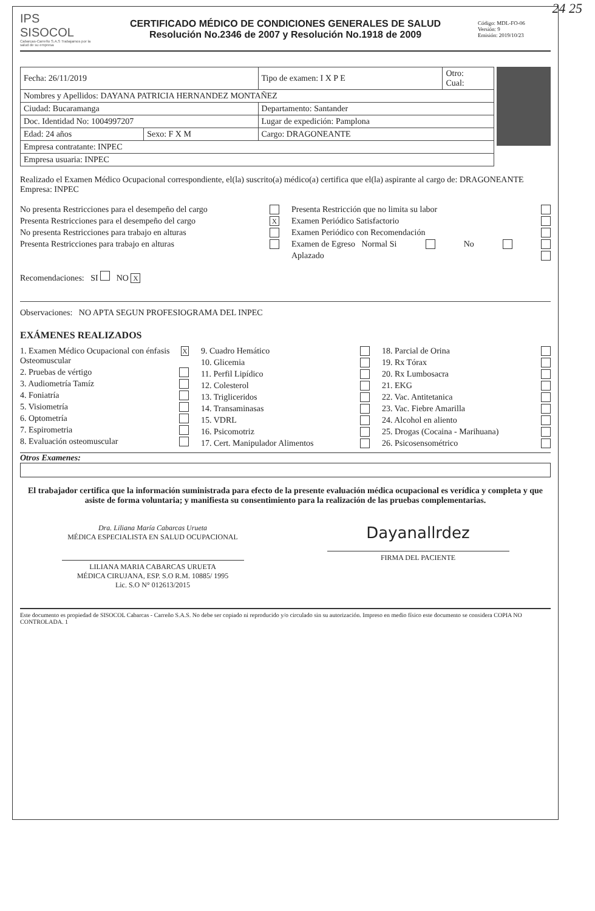24 25
IPS SISOCOL
Cabarcas-Carreño S.A.S Trabajamos por la salud de su empresa
CERTIFICADO MÉDICO DE CONDICIONES GENERALES DE SALUD
Resolución No.2346 de 2007 y Resolución No.1918 de 2009
Código: MDL-FO-06
Versión: 9
Emisión: 2019/10/23
| Fecha: 26/11/2019 | | Tipo de examen: I X P E | Otro: Cual: |
| Nombres y Apellidos: DAYANA PATRICIA HERNANDEZ MONTAÑEZ | | | |
| Ciudad: Bucaramanga | | Departamento: Santander | |
| Doc. Identidad No: 1004997207 | | Lugar de expedición: Pamplona | |
| Edad: 24 años | Sexo: F X M | Cargo: DRAGONEANTE | |
| Empresa contratante: INPEC | | | |
| Empresa usuaria: INPEC | | | |
Realizado el Examen Médico Ocupacional correspondiente, el(la) suscrito(a) médico(a) certifica que el(la) aspirante al cargo de: DRAGONEANTE Empresa: INPEC
No presenta Restricciones para el desempeño del cargo
Presenta Restricciones para el desempeño del cargo X
No presenta Restricciones para trabajo en alturas
Presenta Restricciones para trabajo en alturas
Presenta Restricción que no limita su labor
Examen Periódico Satisfactorio
Examen Periódico con Recomendación
Examen de Egreso Normal Si No
Aplazado
Recomendaciones: SI NO X
Observaciones: NO APTA SEGUN PROFESIOGRAMA DEL INPEC
EXÁMENES REALIZADOS
1. Examen Médico Ocupacional con énfasis Osteomuscular X
2. Pruebas de vértigo
3. Audiometría Tamíz
4. Foniatría
5. Visiometría
6. Optometría
7. Espirometria
8. Evaluación osteomuscular
9. Cuadro Hemático
10. Glicemia
11. Perfil Lipídico
12. Colesterol
13. Trigliceridos
14. Transaminasas
15. VDRL
16. Psicomotriz
17. Cert. Manipulador Alimentos
18. Parcial de Orina
19. Rx Tórax
20. Rx Lumbosacra
21. EKG
22. Vac. Antitetanica
23. Vac. Fiebre Amarilla
24. Alcohol en aliento
25. Drogas (Cocaina - Marihuana)
26. Psicosensométrico
Otros Examenes:
El trabajador certifica que la información suministrada para efecto de la presente evaluación médica ocupacional es verídica y completa y que asiste de forma voluntaria; y manifiesta su consentimiento para la realización de las pruebas complementarias.
Dra. Liliana María Cabarcas Urueta
MÉDICA ESPECIALISTA EN SALUD OCUPACIONAL
LILIANA MARIA CABARCAS URUETA
MÉDICA CIRUJANA, ESP. S.O R.M. 10885/ 1995
Lic. S.O N° 012613/2015
Dayanallrdez
FIRMA DEL PACIENTE
Este documento es propiedad de SISOCOL Cabarcas - Carreño S.A.S. No debe ser copiado ni reproducido y/o circulado sin su autorización. Impreso en medio físico este documento se considera COPIA NO CONTROLADA. 1